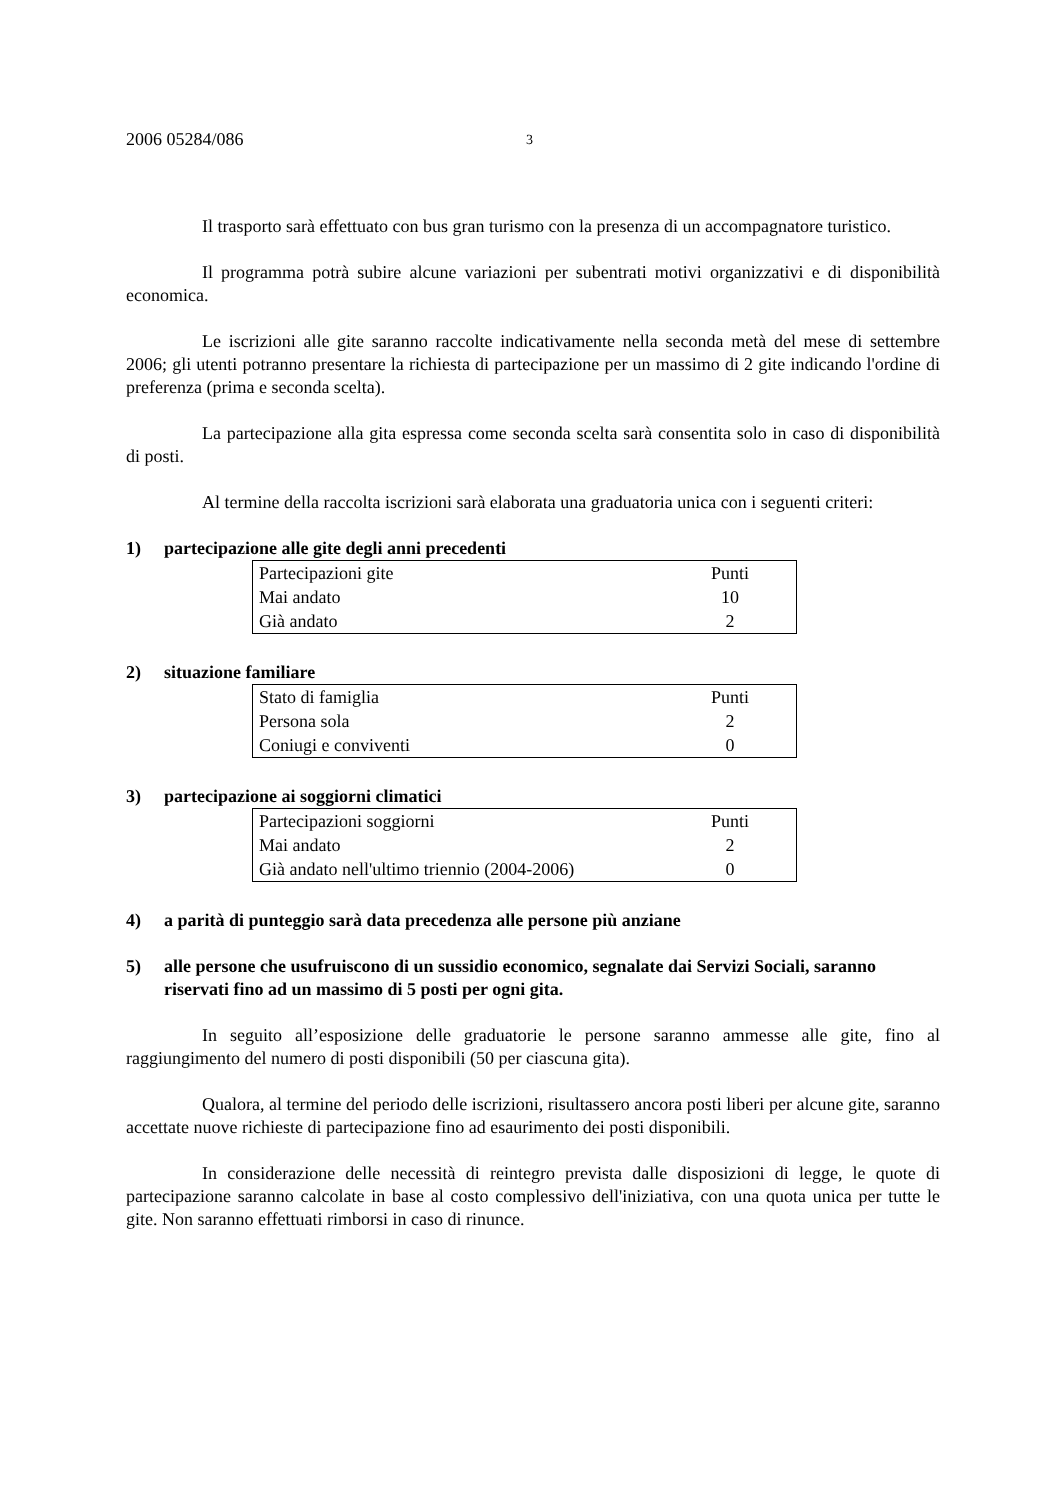2006 05284/086 3
Il trasporto sarà effettuato con bus gran turismo con la presenza di un accompagnatore turistico.
Il programma potrà subire alcune variazioni per subentrati motivi organizzativi e di disponibilità economica.
Le iscrizioni alle gite saranno raccolte indicativamente nella seconda metà del mese di settembre 2006; gli utenti potranno presentare la richiesta di partecipazione per un massimo di 2 gite indicando l'ordine di preferenza (prima e seconda scelta).
La partecipazione alla gita espressa come seconda scelta sarà consentita solo in caso di disponibilità di posti.
Al termine della raccolta iscrizioni sarà elaborata una graduatoria unica con i seguenti criteri:
1) partecipazione alle gite degli anni precedenti
| Partecipazioni gite | Punti |
| Mai andato | 10 |
| Già andato | 2 |
2) situazione familiare
| Stato di famiglia | Punti |
| Persona sola | 2 |
| Coniugi e conviventi | 0 |
3) partecipazione ai soggiorni climatici
| Partecipazioni soggiorni | Punti |
| Mai andato | 2 |
| Già andato nell'ultimo triennio (2004-2006) | 0 |
4) a parità di punteggio sarà data precedenza alle persone più anziane
5) alle persone che usufruiscono di un sussidio economico, segnalate dai Servizi Sociali, saranno riservati fino ad un massimo di 5 posti per ogni gita.
In seguito all’esposizione delle graduatorie le persone saranno ammesse alle gite, fino al raggiungimento del numero di posti disponibili (50 per ciascuna gita).
Qualora, al termine del periodo delle iscrizioni, risultassero ancora posti liberi per alcune gite, saranno accettate nuove richieste di partecipazione fino ad esaurimento dei posti disponibili.
In considerazione delle necessità di reintegro prevista dalle disposizioni di legge, le quote di partecipazione saranno calcolate in base al costo complessivo dell'iniziativa, con una quota unica per tutte le gite. Non saranno effettuati rimborsi in caso di rinunce.